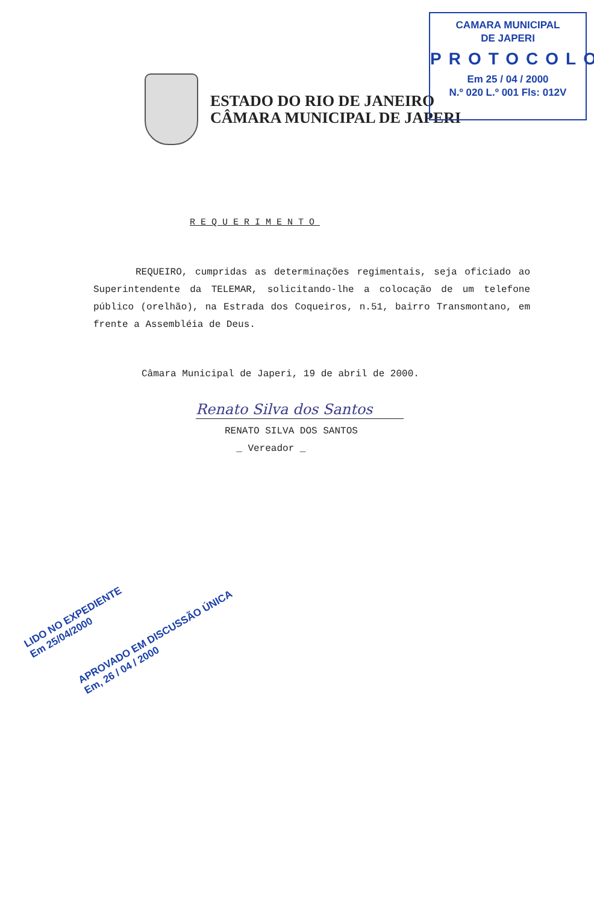CAMARA MUNICIPAL
DE JAPERI
PROTOCOLO
Em 25 / 04 / 2000
N.º 020 L.º 001 Fls: 012V
ESTADO DO RIO DE JANEIRO
CÂMARA MUNICIPAL DE JAPERI
REQUERIMENTO
REQUEIRO, cumpridas as determinações regimentais, seja oficiado ao Superintendente da TELEMAR, solicitando-lhe a colocação de um telefone público (orelhão), na Estrada dos Coqueiros, n.51, bairro Transmontano, em frente a Assembléia de Deus.
Câmara Municipal de Japeri, 19 de abril de 2000.
Renato Silva dos Santos
RENATO SILVA DOS SANTOS
_ Vereador _
LIDO NO EXPEDIENTE
Em 25/04/2000
APROVADO EM DISCUSSÃO ÚNICA
Em, 26 / 04 / 2000